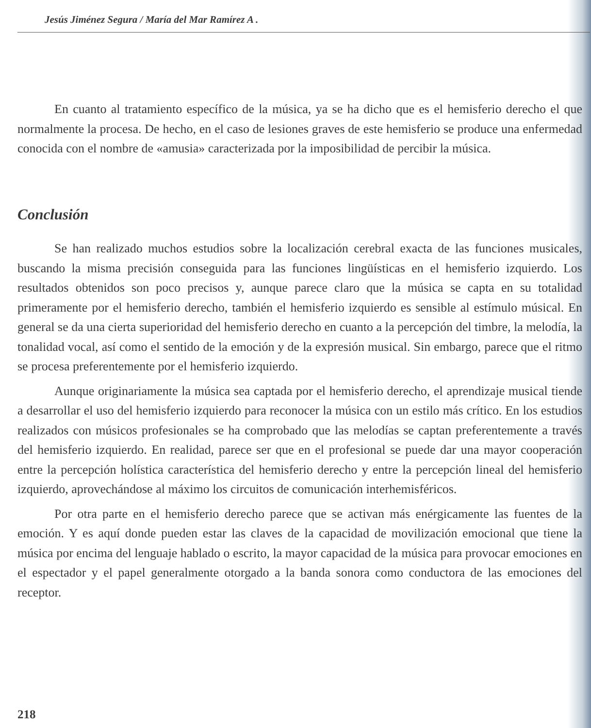Jesús Jiménez Segura / María del Mar Ramírez A .
En cuanto al tratamiento específico de la música, ya se ha dicho que es el hemisferio derecho el que normalmente la procesa. De hecho, en el caso de lesiones graves de este hemisferio se produce una enfermedad conocida con el nombre de «amusia» caracterizada por la imposibilidad de percibir la música.
Conclusión
Se han realizado muchos estudios sobre la localización cerebral exacta de las funciones musicales, buscando la misma precisión conseguida para las funciones lingüísticas en el hemisferio izquierdo. Los resultados obtenidos son poco precisos y, aunque parece claro que la música se capta en su totalidad primeramente por el hemisferio derecho, también el hemisferio izquierdo es sensible al estímulo músical. En general se da una cierta superioridad del hemisferio derecho en cuanto a la percepción del timbre, la melodía, la tonalidad vocal, así como el sentido de la emoción y de la expresión musical. Sin embargo, parece que el ritmo se procesa preferentemente por el hemisferio izquierdo.
Aunque originariamente la música sea captada por el hemisferio derecho, el aprendizaje musical tiende a desarrollar el uso del hemisferio izquierdo para reconocer la música con un estilo más crítico. En los estudios realizados con músicos profesionales se ha comprobado que las melodías se captan preferentemente a través del hemisferio izquierdo. En realidad, parece ser que en el profesional se puede dar una mayor cooperación entre la percepción holística característica del hemisferio derecho y entre la percepción lineal del hemisferio izquierdo, aprovechándose al máximo los circuitos de comunicación interhemisféricos.
Por otra parte en el hemisferio derecho parece que se activan más enérgicamente las fuentes de la emoción. Y es aquí donde pueden estar las claves de la capacidad de movilización emocional que tiene la música por encima del lenguaje hablado o escrito, la mayor capacidad de la música para provocar emociones en el espectador y el papel generalmente otorgado a la banda sonora como conductora de las emociones del receptor.
218